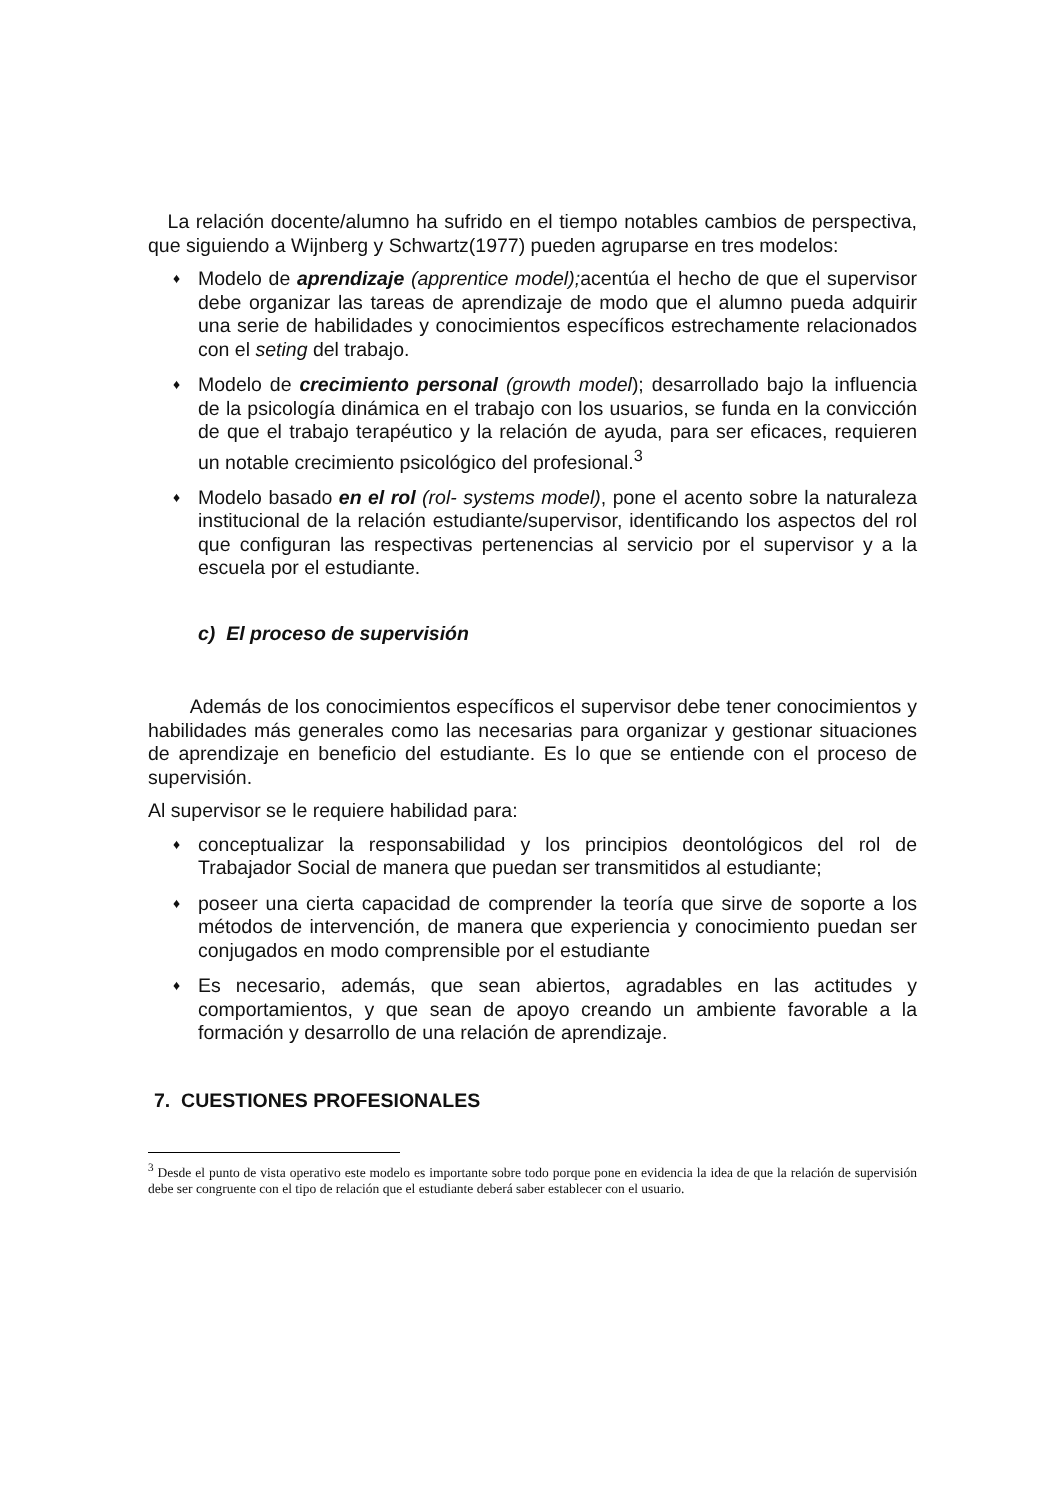La relación docente/alumno ha sufrido en el tiempo notables cambios de perspectiva, que siguiendo a Wijnberg y Schwartz(1977) pueden agruparse en tres modelos:
♦ Modelo de aprendizaje (apprentice model); acentúa el hecho de que el supervisor debe organizar las tareas de aprendizaje de modo que el alumno pueda adquirir una serie de habilidades y conocimientos específicos estrechamente relacionados con el seting del trabajo.
♦ Modelo de crecimiento personal (growth model); desarrollado bajo la influencia de la psicología dinámica en el trabajo con los usuarios, se funda en la convicción de que el trabajo terapéutico y la relación de ayuda, para ser eficaces, requieren un notable crecimiento psicológico del profesional.<sup>3</sup>
♦ Modelo basado en el rol (rol- systems model), pone el acento sobre la naturaleza institucional de la relación estudiante/supervisor, identificando los aspectos del rol que configuran las respectivas pertenencias al servicio por el supervisor y a la escuela por el estudiante.
c) El proceso de supervisión
Además de los conocimientos específicos el supervisor debe tener conocimientos y habilidades más generales como las necesarias para organizar y gestionar situaciones de aprendizaje en beneficio del estudiante. Es lo que se entiende con el proceso de supervisión.
Al supervisor se le requiere habilidad para:
♦ conceptualizar la responsabilidad y los principios deontológicos del rol de Trabajador Social de manera que puedan ser transmitidos al estudiante;
♦ poseer una cierta capacidad de comprender la teoría que sirve de soporte a los métodos de intervención, de manera que experiencia y conocimiento puedan ser conjugados en modo comprensible por el estudiante
♦ Es necesario, además, que sean abiertos, agradables en las actitudes y comportamientos, y que sean de apoyo creando un ambiente favorable a la formación y desarrollo de una relación de aprendizaje.
7. CUESTIONES PROFESIONALES
<sup>3</sup> Desde el punto de vista operativo este modelo es importante sobre todo porque pone en evidencia la idea de que la relación de supervisión debe ser congruente con el tipo de relación que el estudiante deberá saber establecer con el usuario.